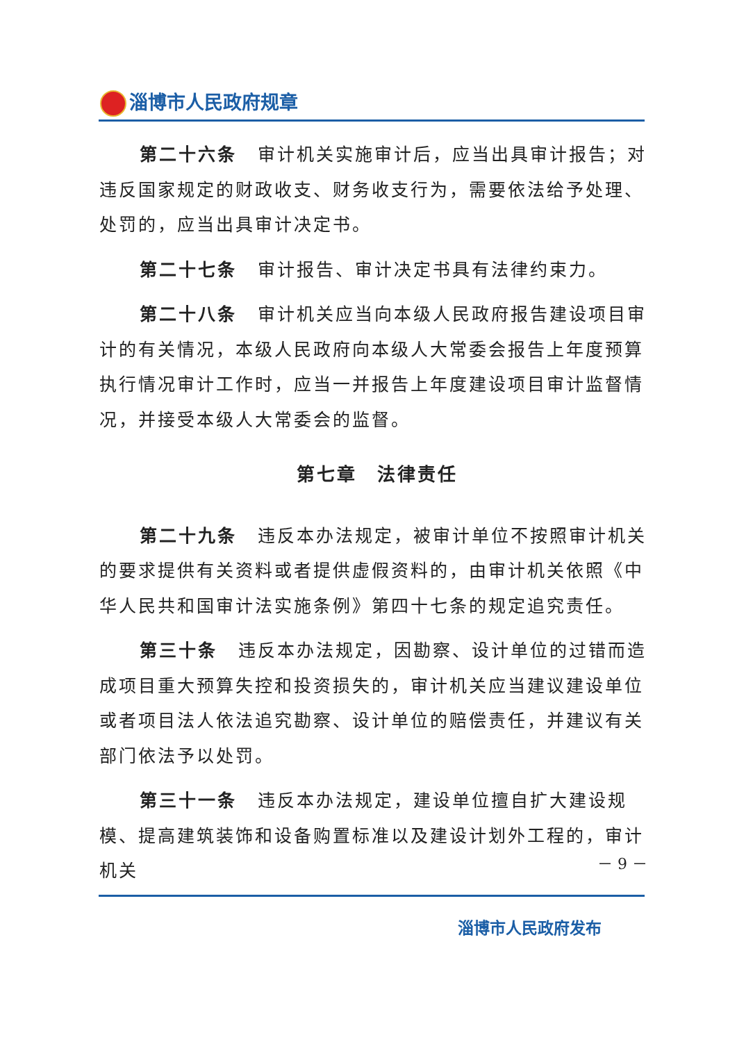淄博市人民政府规章
第二十六条 审计机关实施审计后，应当出具审计报告；对违反国家规定的财政收支、财务收支行为，需要依法给予处理、处罚的，应当出具审计决定书。
第二十七条 审计报告、审计决定书具有法律约束力。
第二十八条 审计机关应当向本级人民政府报告建设项目审计的有关情况，本级人民政府向本级人大常委会报告上年度预算执行情况审计工作时，应当一并报告上年度建设项目审计监督情况，并接受本级人大常委会的监督。
第七章　法律责任
第二十九条 违反本办法规定，被审计单位不按照审计机关的要求提供有关资料或者提供虚假资料的，由审计机关依照《中华人民共和国审计法实施条例》第四十七条的规定追究责任。
第三十条 违反本办法规定，因勘察、设计单位的过错而造成项目重大预算失控和投资损失的，审计机关应当建议建设单位或者项目法人依法追究勘察、设计单位的赔偿责任，并建议有关部门依法予以处罚。
第三十一条 违反本办法规定，建设单位擅自扩大建设规模、提高建筑装饰和设备购置标准以及建设计划外工程的，审计机关
－ 9 －
淄博市人民政府发布